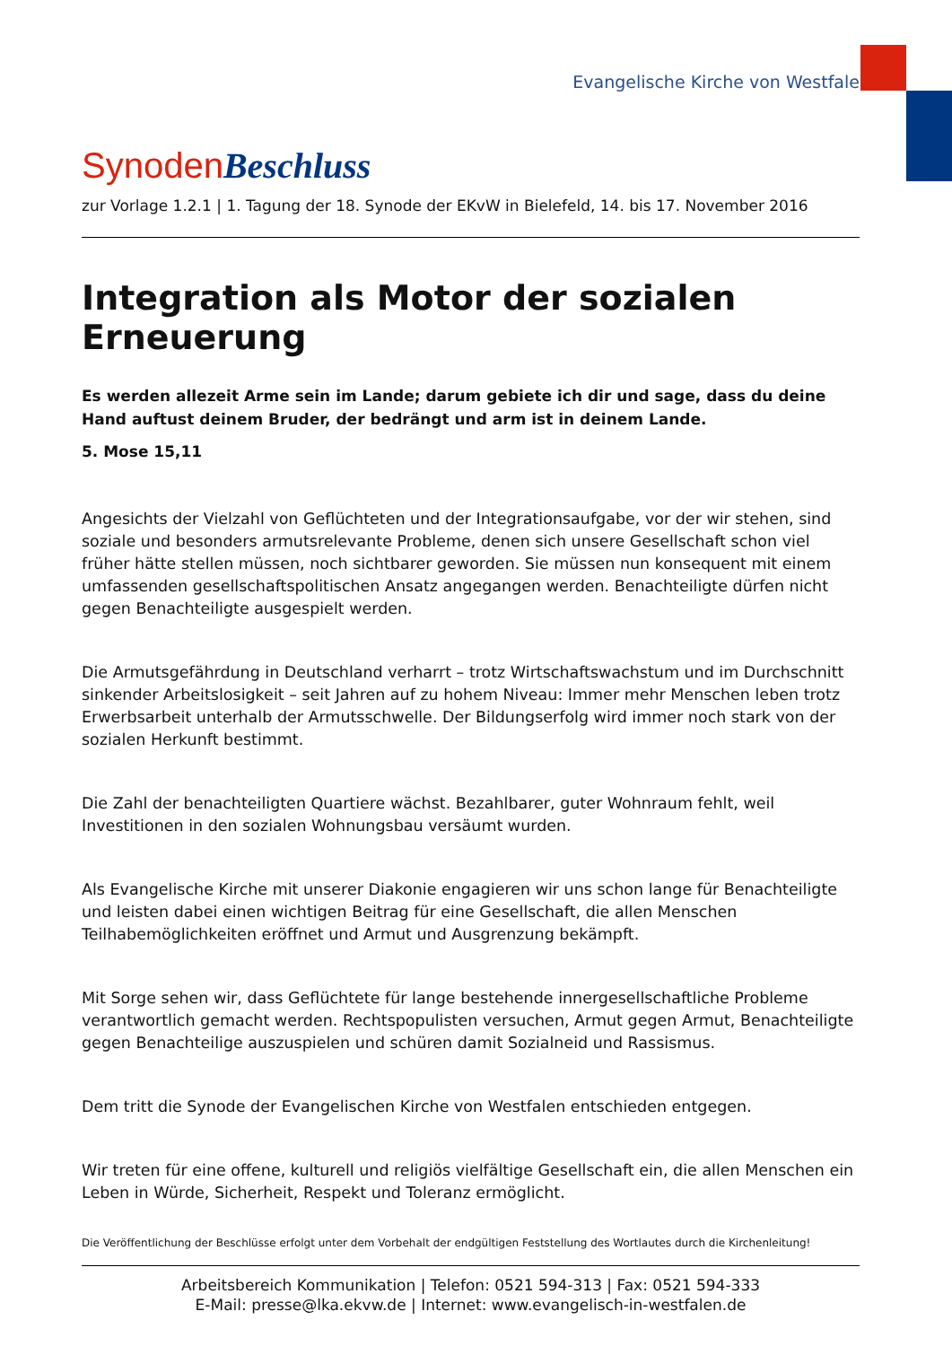Evangelische Kirche von Westfalen
Synoden Beschluss
zur Vorlage 1.2.1 | 1. Tagung der 18. Synode der EKvW in Bielefeld, 14. bis 17. November 2016
Integration als Motor der sozialen Erneuerung
Es werden allezeit Arme sein im Lande; darum gebiete ich dir und sage, dass du deine Hand auftust deinem Bruder, der bedrängt und arm ist in deinem Lande.
5. Mose 15,11
Angesichts der Vielzahl von Geflüchteten und der Integrationsaufgabe, vor der wir stehen, sind soziale und besonders armutsrelevante Probleme, denen sich unsere Gesellschaft schon viel früher hätte stellen müssen, noch sichtbarer geworden. Sie müssen nun konsequent mit einem umfassenden gesellschaftspolitischen Ansatz angegangen werden. Benachteiligte dürfen nicht gegen Benachteiligte ausgespielt werden.
Die Armutsgefährdung in Deutschland verharrt – trotz Wirtschaftswachstum und im Durchschnitt sinkender Arbeitslosigkeit – seit Jahren auf zu hohem Niveau: Immer mehr Menschen leben trotz Erwerbsarbeit unterhalb der Armutsschwelle. Der Bildungserfolg wird immer noch stark von der sozialen Herkunft bestimmt.
Die Zahl der benachteiligten Quartiere wächst. Bezahlbarer, guter Wohnraum fehlt, weil Investitionen in den sozialen Wohnungsbau versäumt wurden.
Als Evangelische Kirche mit unserer Diakonie engagieren wir uns schon lange für Benachteiligte und leisten dabei einen wichtigen Beitrag für eine Gesellschaft, die allen Menschen Teilhabemöglichkeiten eröffnet und Armut und Ausgrenzung bekämpft.
Mit Sorge sehen wir, dass Geflüchtete für lange bestehende innergesellschaftliche Probleme verantwortlich gemacht werden. Rechtspopulisten versuchen, Armut gegen Armut, Benachteiligte gegen Benachteilige auszuspielen und schüren damit Sozialneid und Rassismus.
Dem tritt die Synode der Evangelischen Kirche von Westfalen entschieden entgegen.
Wir treten für eine offene, kulturell und religiös vielfältige Gesellschaft ein, die allen Menschen ein Leben in Würde, Sicherheit, Respekt und Toleranz ermöglicht.
Die Veröffentlichung der Beschlüsse erfolgt unter dem Vorbehalt der endgültigen Feststellung des Wortlautes durch die Kirchenleitung!
Arbeitsbereich Kommunikation | Telefon: 0521 594-313 | Fax: 0521 594-333
E-Mail: presse@lka.ekvw.de | Internet: www.evangelisch-in-westfalen.de